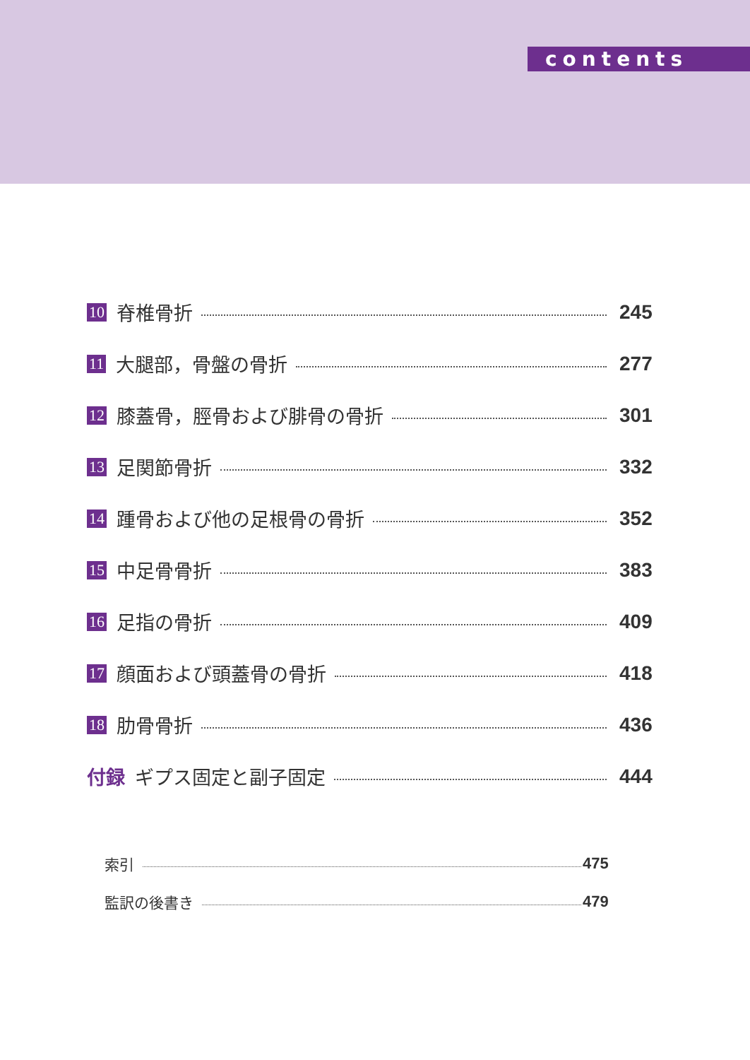contents
10 脊椎骨折 245
11 大腿部，骨盤の骨折 277
12 膝蓋骨，脛骨および腓骨の骨折 301
13 足関節骨折 332
14 踵骨および他の足根骨の骨折 352
15 中足骨骨折 383
16 足指の骨折 409
17 顔面および頭蓋骨の骨折 418
18 肋骨骨折 436
付録 ギプス固定と副子固定 444
索引 475
監訳の後書き 479